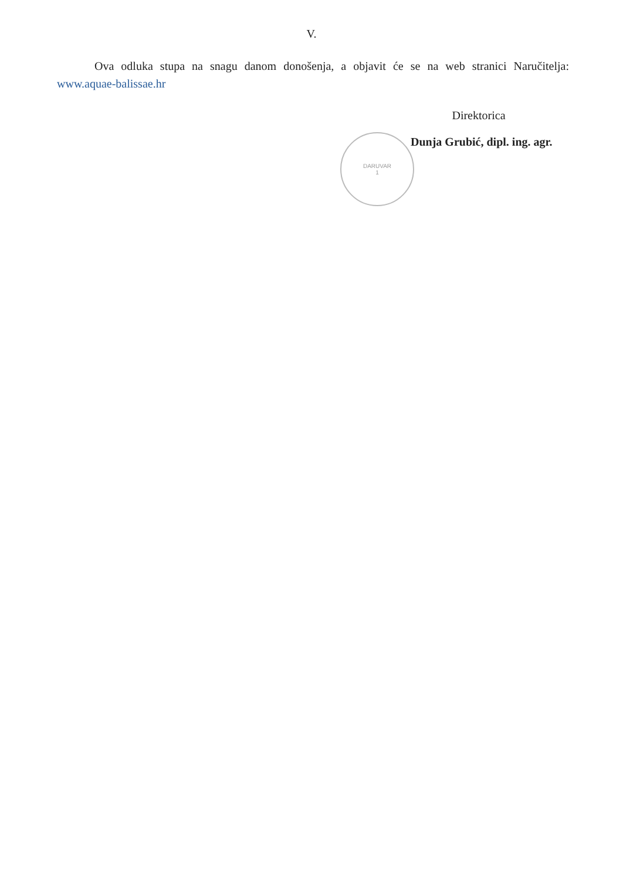V.
Ova odluka stupa na snagu danom donošenja, a objavit će se na web stranici Naručitelja: www.aquae-balissae.hr
Direktorica
Dunja Grubić, dipl. ing. agr.
DARUVAR
1